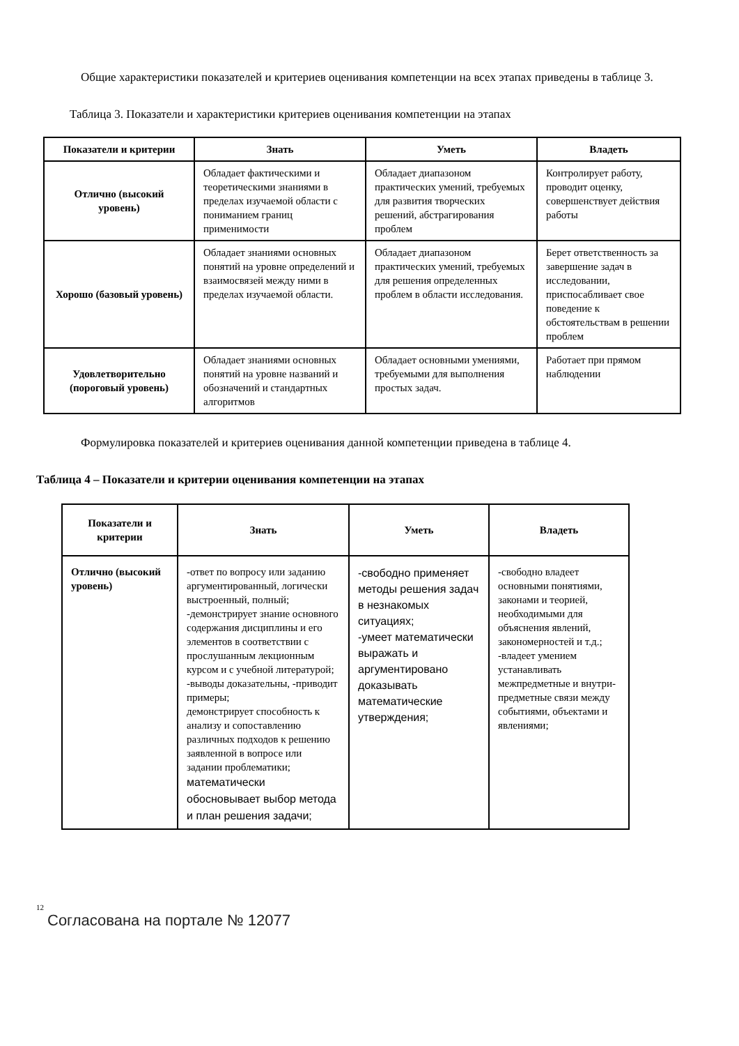Общие характеристики показателей и критериев оценивания компетенции на всех этапах приведены в таблице 3.
Таблица 3. Показатели и характеристики критериев оценивания компетенции на этапах
| Показатели и критерии | Знать | Уметь | Владеть |
| --- | --- | --- | --- |
| Отлично (высокий уровень) | Обладает фактическими и теоретическими знаниями в пределах изучаемой области с пониманием границ применимости | Обладает диапазоном практических умений, требуемых для развития творческих решений, абстрагирования проблем | Контролирует работу, проводит оценку, совершенствует действия работы |
| Хорошо (базовый уровень) | Обладает знаниями основных понятий на уровне определений и взаимосвязей между ними в пределах изучаемой области. | Обладает диапазоном практических умений, требуемых для решения определенных проблем в области исследования. | Берет ответственность за завершение задач в исследовании, приспосабливает свое поведение к обстоятельствам в решении проблем |
| Удовлетворительно (пороговый уровень) | Обладает знаниями основных понятий на уровне названий и обозначений и стандартных алгоритмов | Обладает основными умениями, требуемыми для выполнения простых задач. | Работает при прямом наблюдении |
Формулировка показателей и критериев оценивания данной компетенции приведена в таблице 4.
Таблица 4 – Показатели и критерии оценивания компетенции на этапах
| Показатели и критерии | Знать | Уметь | Владеть |
| --- | --- | --- | --- |
| Отлично (высокий уровень) | -ответ по вопросу или заданию аргументированный, логически выстроенный, полный; -демонстрирует знание основного содержания дисциплины и его элементов в соответствии с прослушанным лекционным курсом и с учебной литературой; -выводы доказательны, -приводит примеры; демонстрирует способность к анализу и сопоставлению различных подходов к решению заявленной в вопросе или задании проблематики; математически обосновывает выбор метода и план решения задачи; | -свободно применяет методы решения задач в незнакомых ситуациях; -умеет математически выражать и аргументировано доказывать математические утверждения; | -свободно владеет основными понятиями, законами и теорией, необходимыми для объяснения явлений, закономерностей и т.д.; -владеет умением устанавливать межпредметные и внутри-предметные связи между событиями, объектами и явлениями; |
12
Согласована на портале № 12077